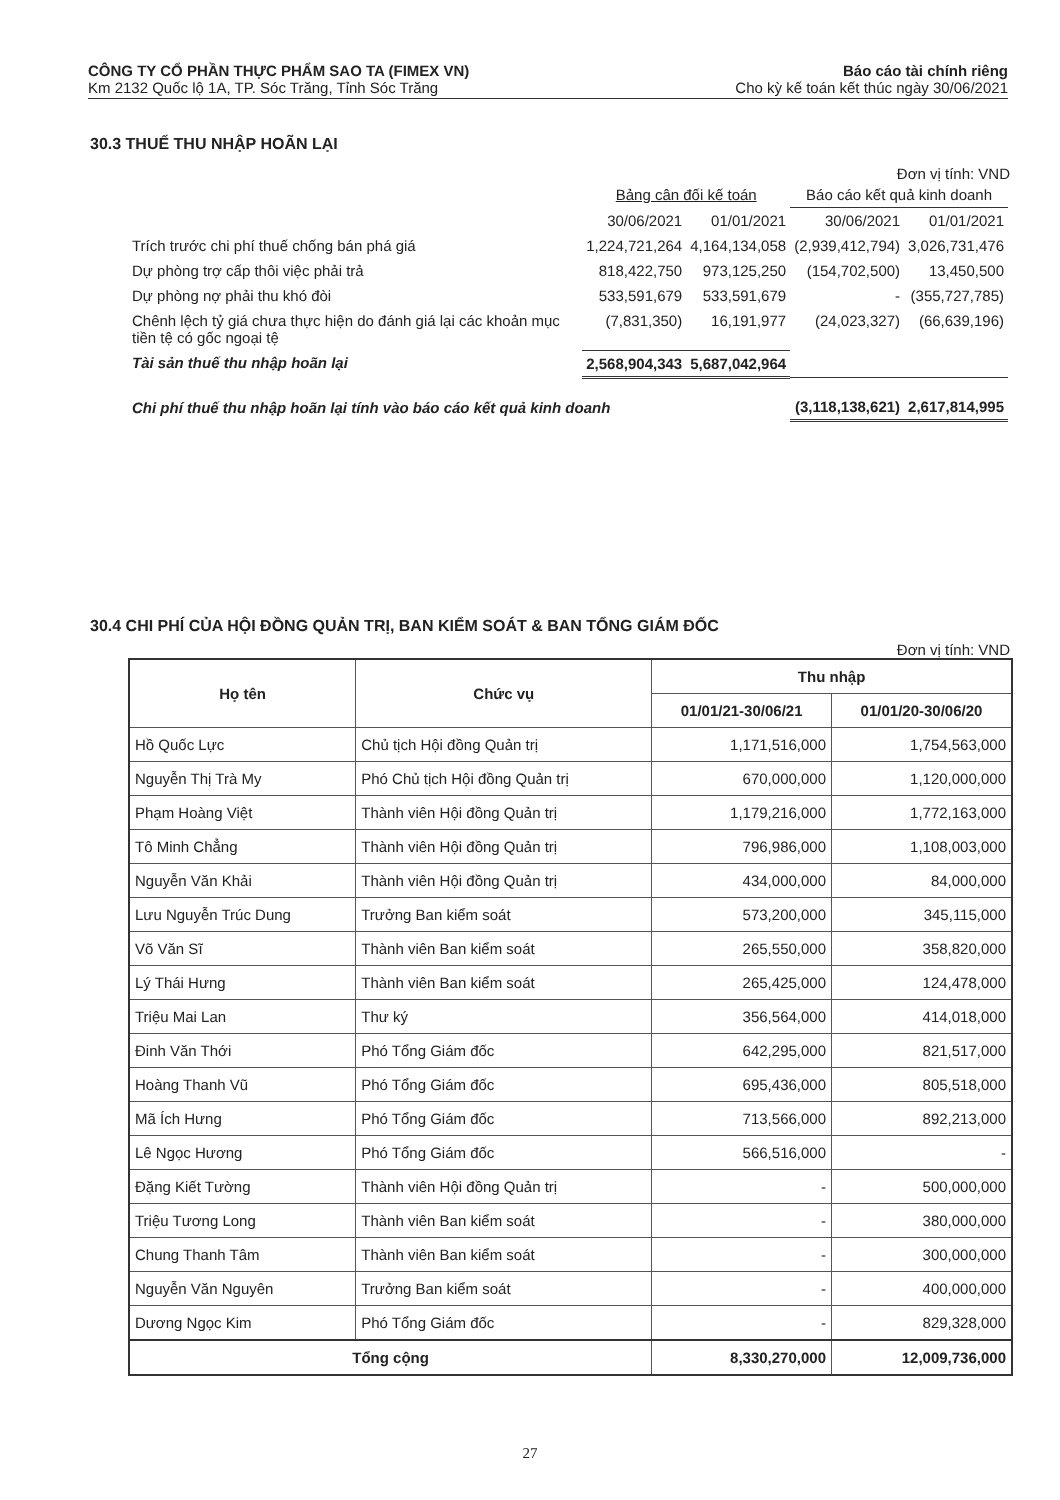CÔNG TY CỔ PHẦN THỰC PHẨM SAO TA (FIMEX VN) Báo cáo tài chính riêng
Km 2132 Quốc lộ 1A, TP. Sóc Trăng, Tỉnh Sóc Trăng Cho kỳ kế toán kết thúc ngày 30/06/2021
30.3 THUẾ THU NHẬP HOÃN LẠI
Đơn vị tính: VND
| | Bảng cân đối kế toán | | Báo cáo kết quả kinh doanh | |
| | 30/06/2021 | 01/01/2021 | 30/06/2021 | 01/01/2021 |
| Trích trước chi phí thuế chống bán phá giá | 1,224,721,264 | 4,164,134,058 | (2,939,412,794) | 3,026,731,476 |
| Dự phòng trợ cấp thôi việc phải trả | 818,422,750 | 973,125,250 | (154,702,500) | 13,450,500 |
| Dự phòng nợ phải thu khó đòi | 533,591,679 | 533,591,679 | - | (355,727,785) |
| Chênh lệch tỷ giá chưa thực hiện do đánh giá lại các khoản mục tiền tệ có gốc ngoại tệ | (7,831,350) | 16,191,977 | (24,023,327) | (66,639,196) |
| Tài sản thuế thu nhập hoãn lại | 2,568,904,343 | 5,687,042,964 | | |
| Chi phí thuế thu nhập hoãn lại tính vào báo cáo kết quả kinh doanh | | | (3,118,138,621) | 2,617,814,995 |
30.4 CHI PHÍ CỦA HỘI ĐỒNG QUẢN TRỊ, BAN KIỂM SOÁT & BAN TỔNG GIÁM ĐỐC
Đơn vị tính: VND
| Họ tên | Chức vụ | Thu nhập | |
| --- | --- | --- | --- |
| | | 01/01/21-30/06/21 | 01/01/20-30/06/20 |
| Hồ Quốc Lực | Chủ tịch Hội đồng Quản trị | 1,171,516,000 | 1,754,563,000 |
| Nguyễn Thị Trà My | Phó Chủ tịch Hội đồng Quản trị | 670,000,000 | 1,120,000,000 |
| Phạm Hoàng Việt | Thành viên Hội đồng Quản trị | 1,179,216,000 | 1,772,163,000 |
| Tô Minh Chẳng | Thành viên Hội đồng Quản trị | 796,986,000 | 1,108,003,000 |
| Nguyễn Văn Khải | Thành viên Hội đồng Quản trị | 434,000,000 | 84,000,000 |
| Lưu Nguyễn Trúc Dung | Trưởng Ban kiểm soát | 573,200,000 | 345,115,000 |
| Võ Văn Sĩ | Thành viên Ban kiểm soát | 265,550,000 | 358,820,000 |
| Lý Thái Hưng | Thành viên Ban kiểm soát | 265,425,000 | 124,478,000 |
| Triệu Mai Lan | Thư ký | 356,564,000 | 414,018,000 |
| Đinh Văn Thới | Phó Tổng Giám đốc | 642,295,000 | 821,517,000 |
| Hoàng Thanh Vũ | Phó Tổng Giám đốc | 695,436,000 | 805,518,000 |
| Mã Ích Hưng | Phó Tổng Giám đốc | 713,566,000 | 892,213,000 |
| Lê Ngọc Hương | Phó Tổng Giám đốc | 566,516,000 | - |
| Đặng Kiết Tường | Thành viên Hội đồng Quản trị | - | 500,000,000 |
| Triệu Tương Long | Thành viên Ban kiểm soát | - | 380,000,000 |
| Chung Thanh Tâm | Thành viên Ban kiểm soát | - | 300,000,000 |
| Nguyễn Văn Nguyên | Trưởng Ban kiểm soát | - | 400,000,000 |
| Dương Ngọc Kim | Phó Tổng Giám đốc | - | 829,328,000 |
| Tổng cộng | | 8,330,270,000 | 12,009,736,000 |
27